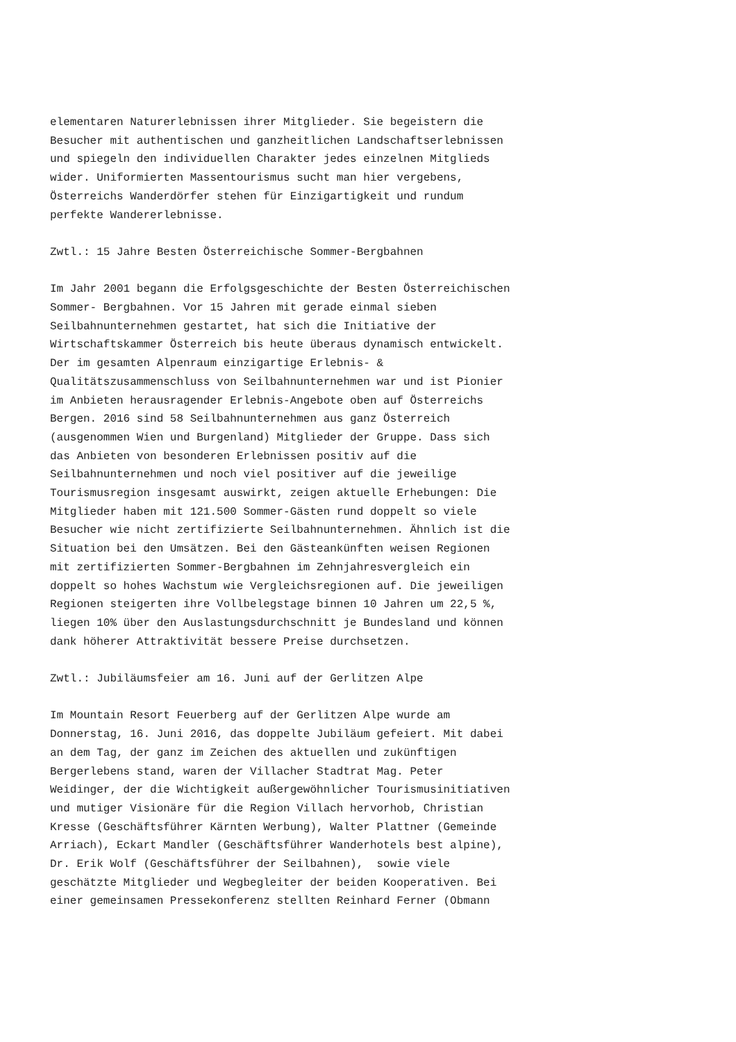elementaren Naturerlebnissen ihrer Mitglieder. Sie begeistern die Besucher mit authentischen und ganzheitlichen Landschaftserlebnissen und spiegeln den individuellen Charakter jedes einzelnen Mitglieds wider. Uniformierten Massentourismus sucht man hier vergebens, Österreichs Wanderdörfer stehen für Einzigartigkeit und rundum perfekte Wandererlebnisse.
Zwtl.: 15 Jahre Besten Österreichische Sommer-Bergbahnen
Im Jahr 2001 begann die Erfolgsgeschichte der Besten Österreichischen Sommer- Bergbahnen. Vor 15 Jahren mit gerade einmal sieben Seilbahnunternehmen gestartet, hat sich die Initiative der Wirtschaftskammer Österreich bis heute überaus dynamisch entwickelt. Der im gesamten Alpenraum einzigartige Erlebnis- & Qualitätszusammenschluss von Seilbahnunternehmen war und ist Pionier im Anbieten herausragender Erlebnis-Angebote oben auf Österreichs Bergen. 2016 sind 58 Seilbahnunternehmen aus ganz Österreich (ausgenommen Wien und Burgenland) Mitglieder der Gruppe. Dass sich das Anbieten von besonderen Erlebnissen positiv auf die Seilbahnunternehmen und noch viel positiver auf die jeweilige Tourismusregion insgesamt auswirkt, zeigen aktuelle Erhebungen: Die Mitglieder haben mit 121.500 Sommer-Gästen rund doppelt so viele Besucher wie nicht zertifizierte Seilbahnunternehmen. Ähnlich ist die Situation bei den Umsätzen. Bei den Gästeankünften weisen Regionen mit zertifizierten Sommer-Bergbahnen im Zehnjahresvergleich ein doppelt so hohes Wachstum wie Vergleichsregionen auf. Die jeweiligen Regionen steigerten ihre Vollbelegstage binnen 10 Jahren um 22,5 %, liegen 10% über den Auslastungsdurchschnitt je Bundesland und können dank höherer Attraktivität bessere Preise durchsetzen.
Zwtl.: Jubiläumsfeier am 16. Juni auf der Gerlitzen Alpe
Im Mountain Resort Feuerberg auf der Gerlitzen Alpe wurde am Donnerstag, 16. Juni 2016, das doppelte Jubiläum gefeiert. Mit dabei an dem Tag, der ganz im Zeichen des aktuellen und zukünftigen Bergerlebens stand, waren der Villacher Stadtrat Mag. Peter Weidinger, der die Wichtigkeit außergewöhnlicher Tourismusinitiativen und mutiger Visionäre für die Region Villach hervorhob, Christian Kresse (Geschäftsführer Kärnten Werbung), Walter Plattner (Gemeinde Arriach), Eckart Mandler (Geschäftsführer Wanderhotels best alpine), Dr. Erik Wolf (Geschäftsführer der Seilbahnen), sowie viele geschätzte Mitglieder und Wegbegleiter der beiden Kooperativen. Bei einer gemeinsamen Pressekonferenz stellten Reinhard Ferner (Obmann